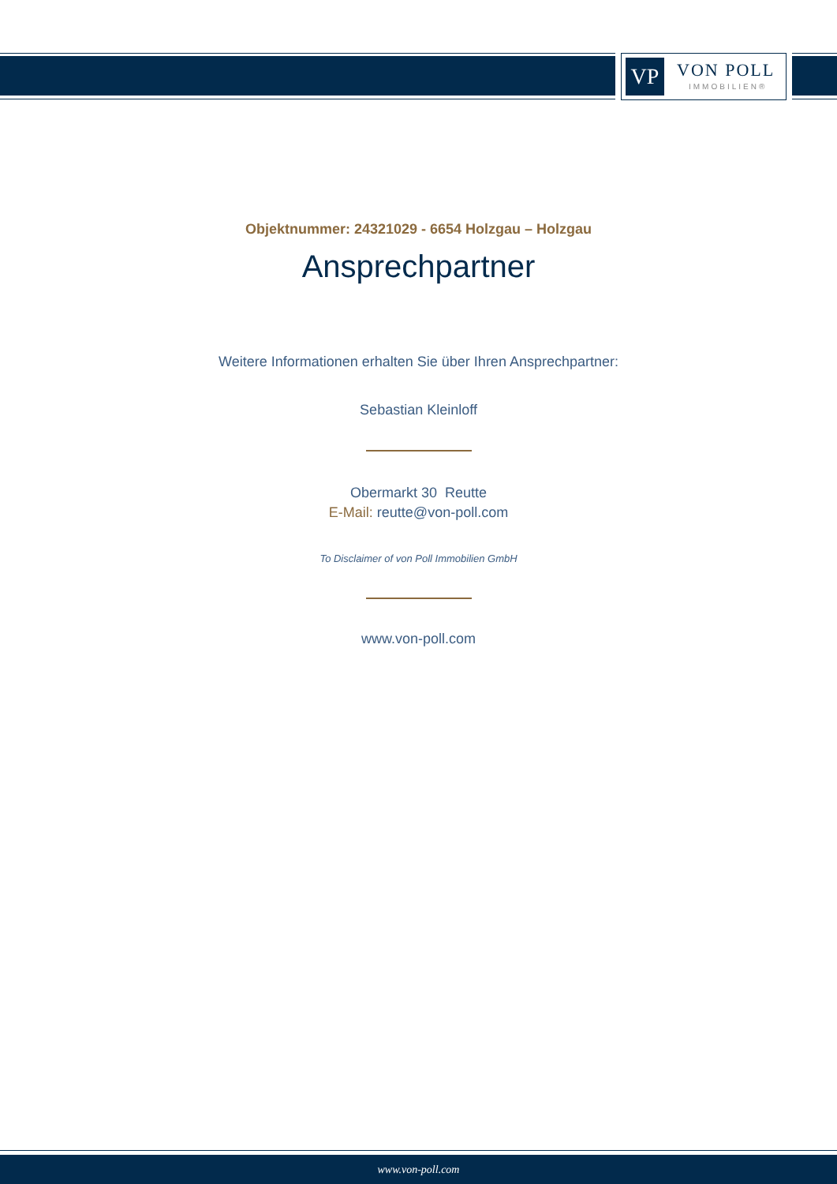VP VON POLL
IMMOBILIEN®
Objektnummer: 24321029 - 6654 Holzgau – Holzgau
Ansprechpartner
Weitere Informationen erhalten Sie über Ihren Ansprechpartner:
Sebastian Kleinloff
Obermarkt 30 Reutte
E-Mail: reutte@von-poll.com
To Disclaimer of von Poll Immobilien GmbH
www.von-poll.com
www.von-poll.com